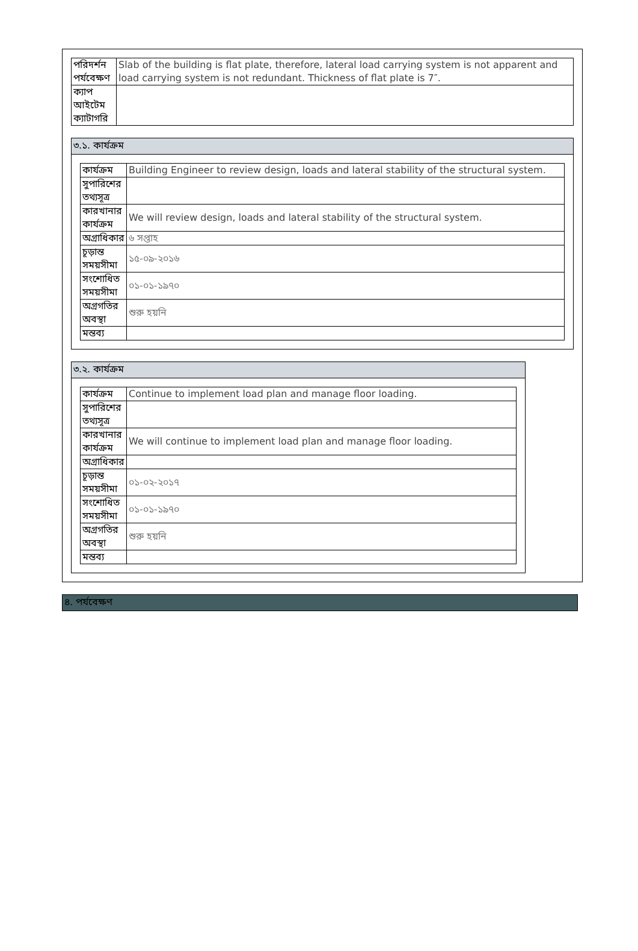| পরিদর্শন পর্যবেক্ষণ | Slab of the building is flat plate, therefore, lateral load carrying system is not apparent and load carrying system is not redundant. Thickness of flat plate is 7″. |
| ক্যাপ আইটেম ক্যাটাগরি | |
৩.১. কার্যক্রম
| কার্যক্রম | Building Engineer to review design, loads and lateral stability of the structural system. |
| সুপারিশের তথ্যসূত্র | |
| কারখানার কার্যক্রম | We will review design, loads and lateral stability of the structural system. |
| অগ্রাধিকার | ৬ সপ্তাহ |
| চূড়ান্ত সময়সীমা | ১৫-০৯-২০১৬ |
| সংশোধিত সময়সীমা | ০১-০১-১৯৭০ |
| অগ্রগতির অবস্থা | শুরু হয়নি |
| মন্তব্য | |
৩.২. কার্যক্রম
| কার্যক্রম | Continue to implement load plan and manage floor loading. |
| সুপারিশের তথ্যসূত্র | |
| কারখানার কার্যক্রম | We will continue to implement load plan and manage floor loading. |
| অগ্রাধিকার | |
| চূড়ান্ত সময়সীমা | ০১-০২-২০১৭ |
| সংশোধিত সময়সীমা | ০১-০১-১৯৭০ |
| অগ্রগতির অবস্থা | শুরু হয়নি |
| মন্তব্য | |
৪. পর্যবেক্ষণ